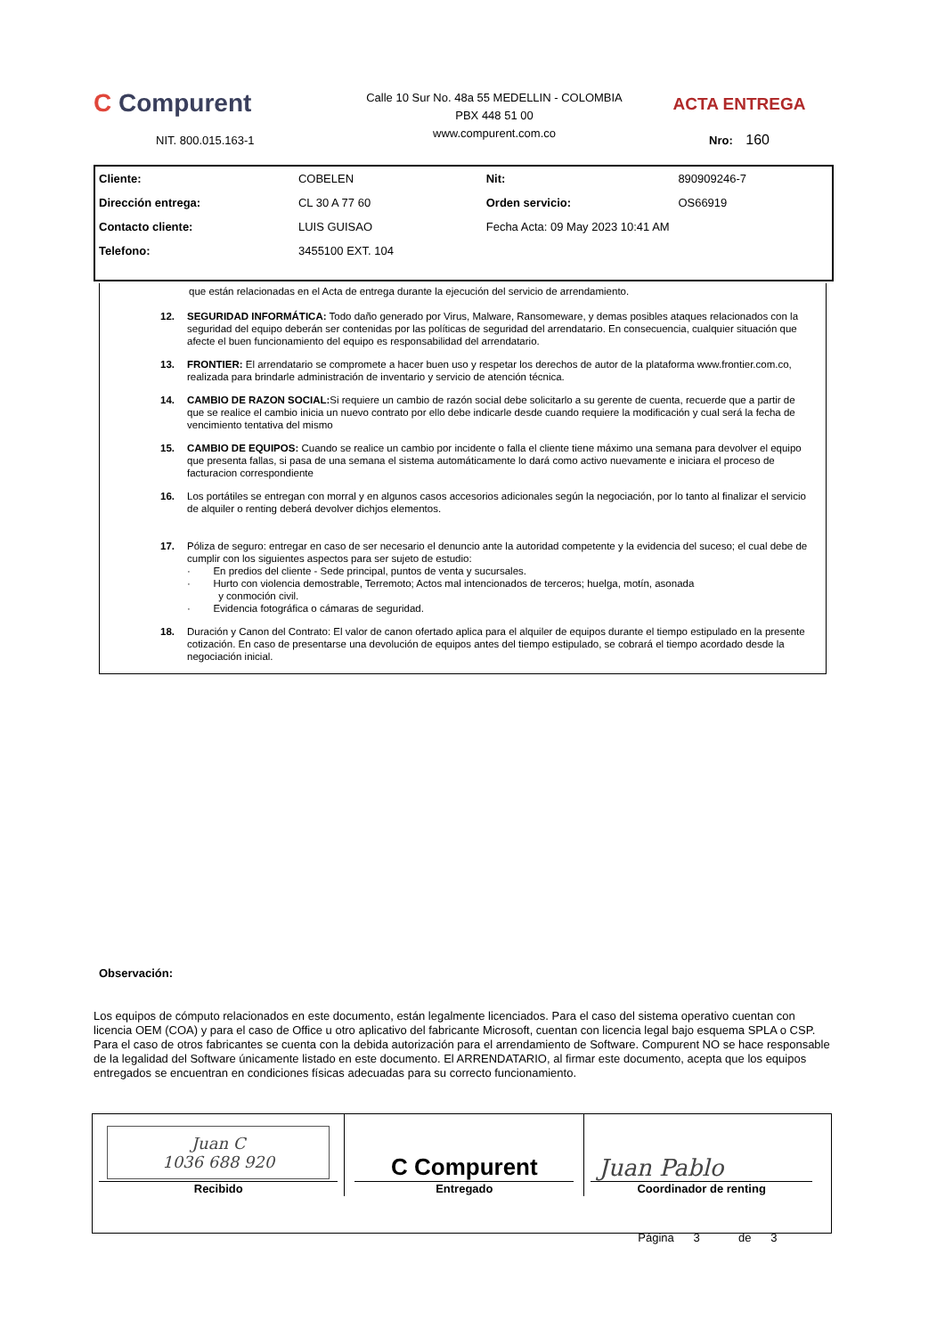C Compurent
NIT. 800.015.163-1
Calle 10 Sur No. 48a 55 MEDELLIN - COLOMBIA
PBX 448 51 00
www.compurent.com.co
ACTA ENTREGA
Nro: 160
| Cliente: | COBELEN | Nit: | 890909246-7 |
| Dirección entrega: | CL 30 A 77 60 | Orden servicio: | OS66919 |
| Contacto cliente: | LUIS GUISAO | Fecha Acta: 09 May 2023 10:41 AM | |
| Telefono: | 3455100 EXT. 104 | | |
que están relacionadas en el Acta de entrega durante la ejecución del servicio de arrendamiento.
12. SEGURIDAD INFORMÁTICA: Todo daño generado por Virus, Malware, Ransomeware, y demas posibles ataques relacionados con la seguridad del equipo deberán ser contenidas por las políticas de seguridad del arrendatario. En consecuencia, cualquier situación que afecte el buen funcionamiento del equipo es responsabilidad del arrendatario.
13. FRONTIER: El arrendatario se compromete a hacer buen uso y respetar los derechos de autor de la plataforma www.frontier.com.co, realizada para brindarle administración de inventario y servicio de atención técnica.
14. CAMBIO DE RAZON SOCIAL: Si requiere un cambio de razón social debe solicitarlo a su gerente de cuenta, recuerde que a partir de que se realice el cambio inicia un nuevo contrato por ello debe indicarle desde cuando requiere la modificación y cual será la fecha de vencimiento tentativa del mismo
15. CAMBIO DE EQUIPOS: Cuando se realice un cambio por incidente o falla el cliente tiene máximo una semana para devolver el equipo que presenta fallas, si pasa de una semana el sistema automáticamente lo dará como activo nuevamente e iniciara el proceso de facturacion correspondiente
16. Los portátiles se entregan con morral y en algunos casos accesorios adicionales según la negociación, por lo tanto al finalizar el servicio de alquiler o renting deberá devolver dichjos elementos.
17. Póliza de seguro: entregar en caso de ser necesario el denuncio ante la autoridad competente y la evidencia del suceso; el cual debe de cumplir con los siguientes aspectos para ser sujeto de estudio:
· En predios del cliente - Sede principal, puntos de venta y sucursales.
· Hurto con violencia demostrable, Terremoto; Actos mal intencionados de terceros; huelga, motín, asonada
y conmoción civil.
· Evidencia fotográfica o cámaras de seguridad.
18. Duración y Canon del Contrato: El valor de canon ofertado aplica para el alquiler de equipos durante el tiempo estipulado en la presente cotización. En caso de presentarse una devolución de equipos antes del tiempo estipulado, se cobrará el tiempo acordado desde la negociación inicial.
Observación:
Los equipos de cómputo relacionados en este documento, están legalmente licenciados. Para el caso del sistema operativo cuentan con licencia OEM (COA) y para el caso de Office u otro aplicativo del fabricante Microsoft, cuentan con licencia legal bajo esquema SPLA o CSP. Para el caso de otros fabricantes se cuenta con la debida autorización para el arrendamiento de Software. Compurent NO se hace responsable de la legalidad del Software únicamente listado en este documento. El ARRENDATARIO, al firmar este documento, acepta que los equipos entregados se encuentran en condiciones físicas adecuadas para su correcto funcionamiento.
| Juan C 1036 688 920 Recibido | C Compurent Entregado | Juan Pablo Coordinador de renting |
| | | Página 3 de 3 |